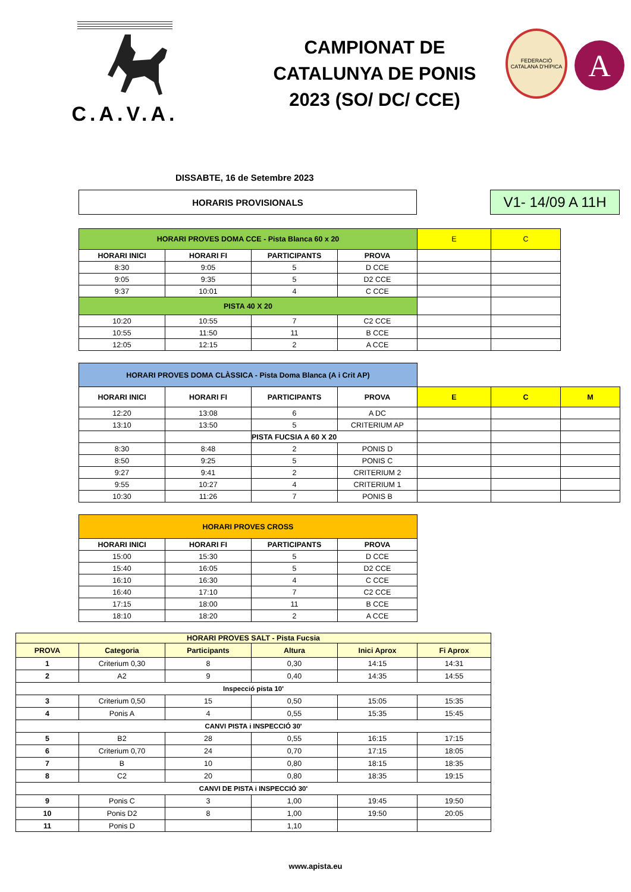C.A.V.A.
CAMPIONAT DE
CATALUNYA DE PONIS
2023 (SO/ DC/ CCE)
FEDERACIÓ CATALANA D'HÍPICA
A
DISSABTE, 16 de Setembre 2023
HORARIS PROVISIONALS
V1- 14/09 A 11H
| HORARI PROVES DOMA CCE - Pista Blanca 60 x 20 | | | | E | C |
| HORARI INICI | HORARI FI | PARTICIPANTS | PROVA | | |
| 8:30 | 9:05 | 5 | D CCE | | |
| 9:05 | 9:35 | 5 | D2 CCE | | |
| 9:37 | 10:01 | 4 | C CCE | | |
| PISTA 40 X 20 | | | | | |
| 10:20 | 10:55 | 7 | C2 CCE | | |
| 10:55 | 11:50 | 11 | B CCE | | |
| 12:05 | 12:15 | 2 | A CCE | | |
| HORARI PROVES DOMA CLÀSSICA - Pista Doma Blanca (A i Crit AP) | | | | | | |
| HORARI INICI | HORARI FI | PARTICIPANTS | PROVA | E | C | M |
| 12:20 | 13:08 | 6 | A DC | | | |
| 13:10 | 13:50 | 5 | CRITERIUM AP | | | |
| | | PISTA FUCSIA A 60 X 20 | | | | |
| 8:30 | 8:48 | 2 | PONIS D | | | |
| 8:50 | 9:25 | 5 | PONIS C | | | |
| 9:27 | 9:41 | 2 | CRITERIUM 2 | | | |
| 9:55 | 10:27 | 4 | CRITERIUM 1 | | | |
| 10:30 | 11:26 | 7 | PONIS B | | | |
| HORARI PROVES CROSS | | | |
| HORARI INICI | HORARI FI | PARTICIPANTS | PROVA |
| 15:00 | 15:30 | 5 | D CCE |
| 15:40 | 16:05 | 5 | D2 CCE |
| 16:10 | 16:30 | 4 | C CCE |
| 16:40 | 17:10 | 7 | C2 CCE |
| 17:15 | 18:00 | 11 | B CCE |
| 18:10 | 18:20 | 2 | A CCE |
| HORARI PROVES SALT - Pista Fucsia | | | | | |
| PROVA | Categoria | Participants | Altura | Inici Aprox | Fi Aprox |
| 1 | Criterium 0,30 | 8 | 0,30 | 14:15 | 14:31 |
| 2 | A2 | 9 | 0,40 | 14:35 | 14:55 |
| Inspecció pista 10' | | | | | |
| 3 | Criterium 0,50 | 15 | 0,50 | 15:05 | 15:35 |
| 4 | Ponis A | 4 | 0,55 | 15:35 | 15:45 |
| CANVI PISTA i INSPECCIÓ 30' | | | | | |
| 5 | B2 | 28 | 0,55 | 16:15 | 17:15 |
| 6 | Criterium 0,70 | 24 | 0,70 | 17:15 | 18:05 |
| 7 | B | 10 | 0,80 | 18:15 | 18:35 |
| 8 | C2 | 20 | 0,80 | 18:35 | 19:15 |
| CANVI DE PISTA i INSPECCIÓ 30' | | | | | |
| 9 | Ponis C | 3 | 1,00 | 19:45 | 19:50 |
| 10 | Ponis D2 | 8 | 1,00 | 19:50 | 20:05 |
| 11 | Ponis D | | 1,10 | | |
www.apista.eu